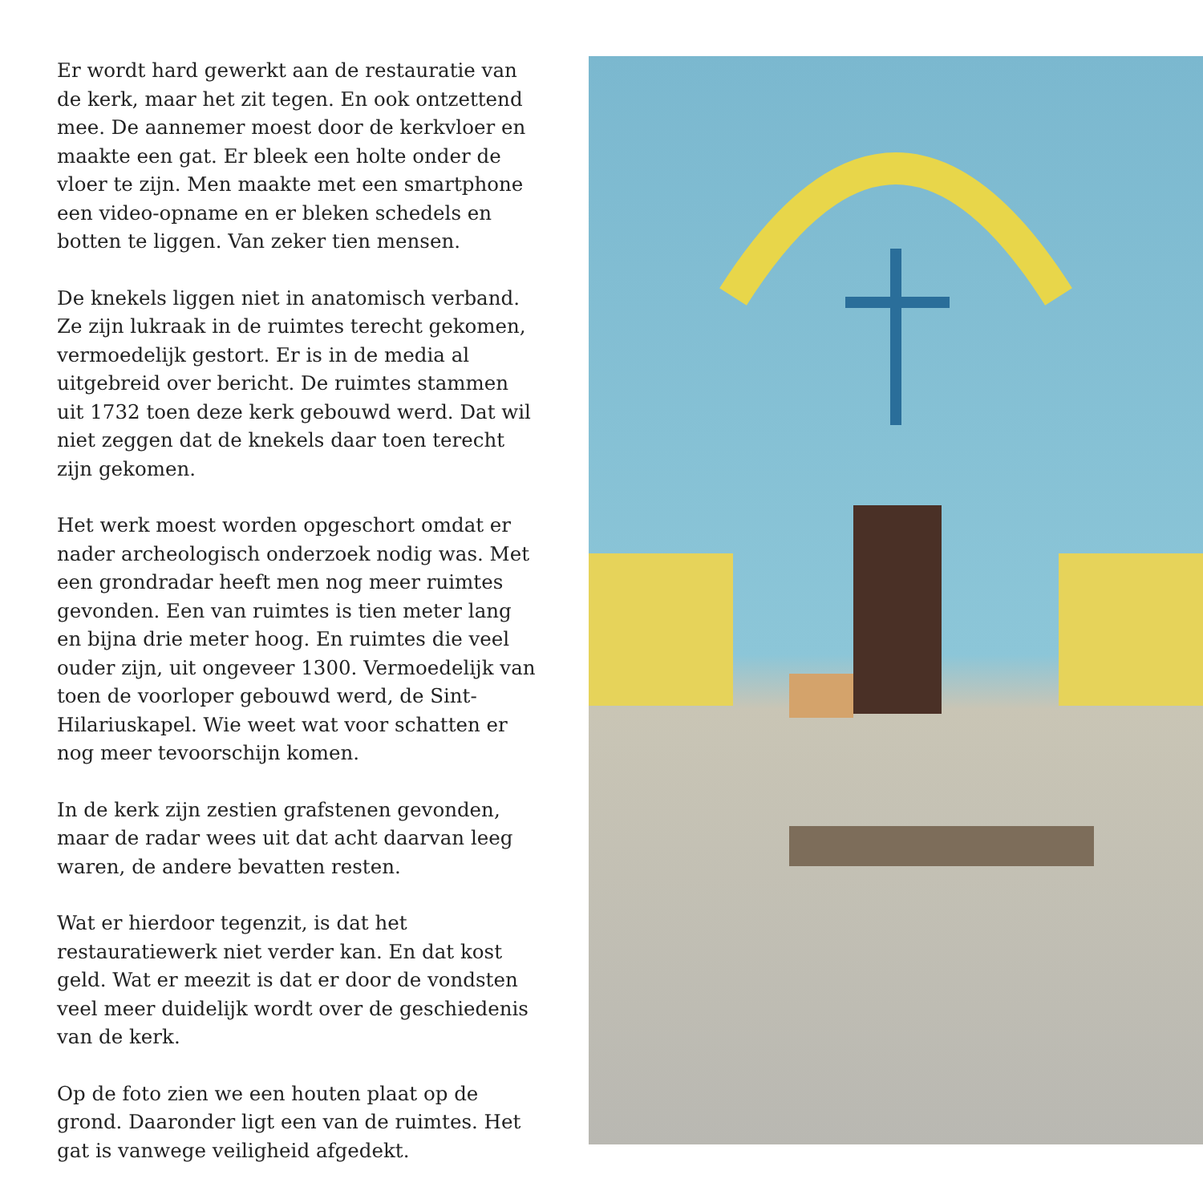Er wordt hard gewerkt aan de restauratie van de kerk, maar het zit tegen. En ook ontzettend mee. De aannemer moest door de kerkvloer en maakte een gat. Er bleek een holte onder de vloer te zijn. Men maakte met een smartphone een video-opname en er bleken schedels en botten te liggen. Van zeker tien mensen.
De knekels liggen niet in anatomisch verband. Ze zijn lukraak in de ruimtes terecht gekomen, vermoedelijk gestort. Er is in de media al uitgebreid over bericht. De ruimtes stammen uit 1732 toen deze kerk gebouwd werd. Dat wil niet zeggen dat de knekels daar toen terecht zijn gekomen.
Het werk moest worden opgeschort omdat er nader archeologisch onderzoek nodig was. Met een grondradar heeft men nog meer ruimtes gevonden. Een van ruimtes is tien meter lang en bijna drie meter hoog. En ruimtes die veel ouder zijn, uit ongeveer 1300. Vermoedelijk van toen de voorloper gebouwd werd, de Sint-Hilariuskapel. Wie weet wat voor schatten er nog meer tevoorschijn komen.
In de kerk zijn zestien grafstenen gevonden, maar de radar wees uit dat acht daarvan leeg waren, de andere bevatten resten.
Wat er hierdoor tegenzit, is dat het restauratiewerk niet verder kan. En dat kost geld. Wat er meezit is dat er door de vondsten veel meer duidelijk wordt over de geschiedenis van de kerk.
Op de foto zien we een houten plaat op de grond. Daaronder ligt een van de ruimtes. Het gat is vanwege veiligheid afgedekt.